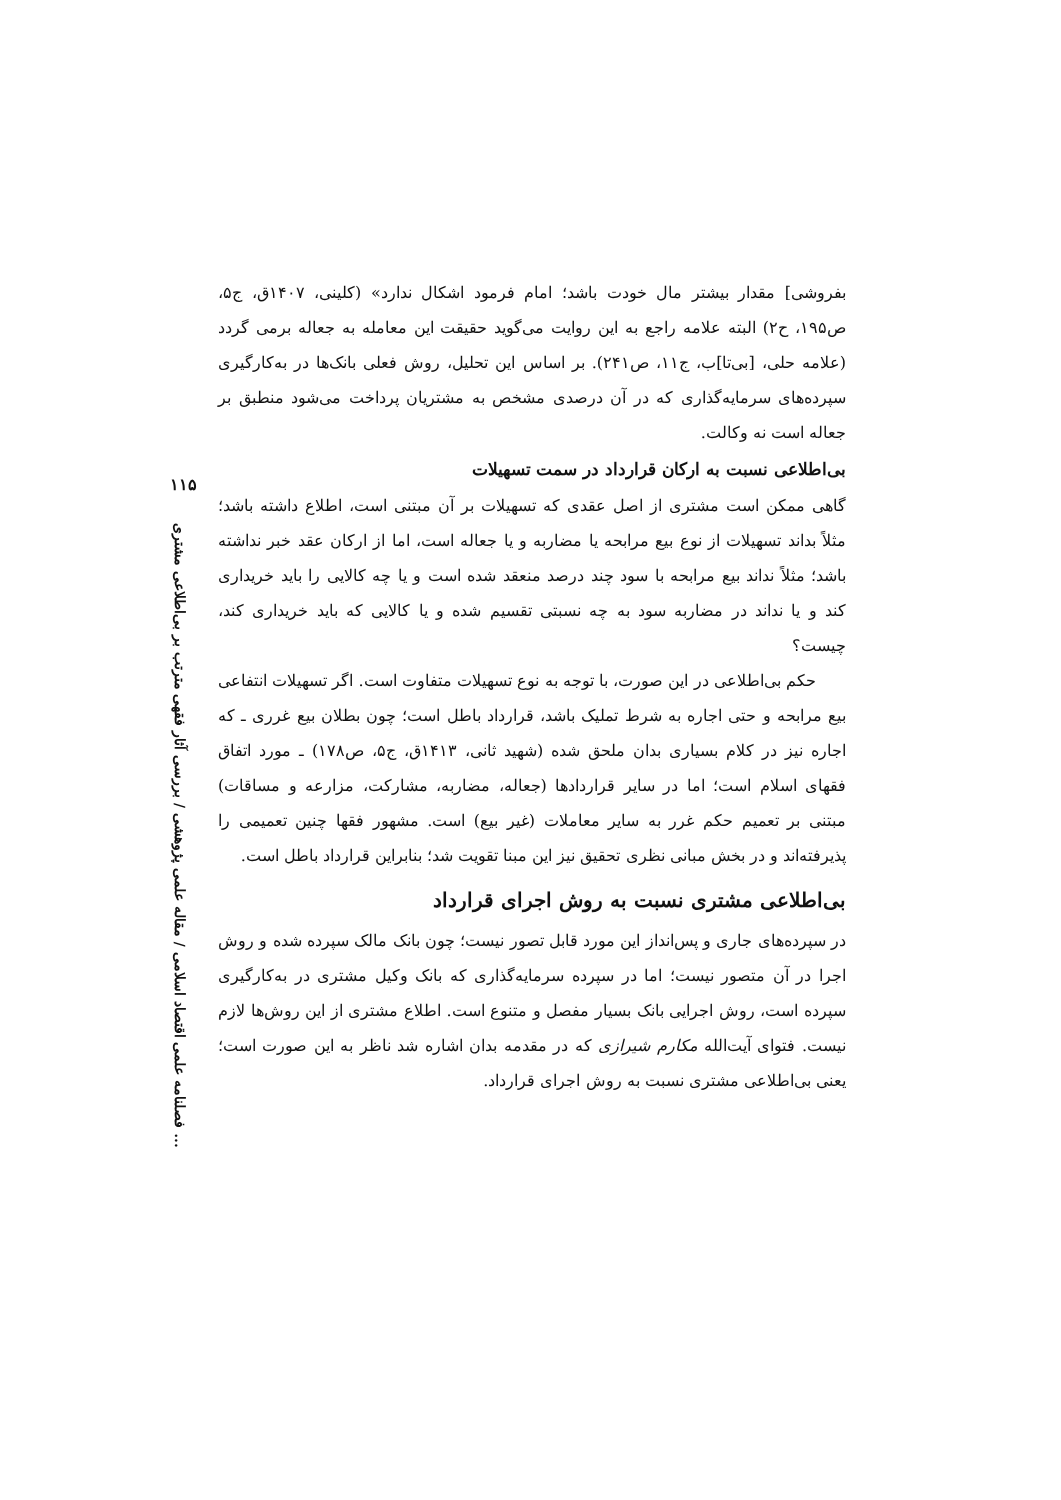۱۱۵
فصلنامه علمی اقتصاد اسلامی / مقاله علمی پژوهشی / بررسی آثار فقهی مترتب بر بی‌اطلاعی مشتری ...
بفروشی] مقدار بیشتر مال خودت باشد؛ امام فرمود اشکال ندارد» (کلینی، ۱۴۰۷ق، ج۵، ص۱۹۵، ح۲) البته علامه راجع به این روایت می‌گوید حقیقت این معامله به جعاله برمی گردد (علامه حلی، [بی‌تا]ب، ج۱۱، ص۲۴۱). بر اساس این تحلیل، روش فعلی بانک‌ها در به‌کارگیری سپرده‌های سرمایه‌گذاری که در آن درصدی مشخص به مشتریان پرداخت می‌شود منطبق بر جعاله است نه وکالت.
بی‌اطلاعی نسبت به ارکان قرارداد در سمت تسهیلات
گاهی ممکن است مشتری از اصل عقدی که تسهیلات بر آن مبتنی است، اطلاع داشته باشد؛ مثلاً بداند تسهیلات از نوع بیع مرابحه یا مضاربه و یا جعاله است، اما از ارکان عقد خبر نداشته باشد؛ مثلاً نداند بیع مرابحه با سود چند درصد منعقد شده است و یا چه کالایی را باید خریداری کند و یا نداند در مضاربه سود به چه نسبتی تقسیم شده و یا کالایی که باید خریداری کند، چیست؟
حکم بی‌اطلاعی در این صورت، با توجه به نوع تسهیلات متفاوت است. اگر تسهیلات انتفاعی بیع مرابحه و حتی اجاره به شرط تملیک باشد، قرارداد باطل است؛ چون بطلان بیع غرری ـ که اجاره نیز در کلام بسیاری بدان ملحق شده (شهید ثانی، ۱۴۱۳ق، ج۵، ص۱۷۸) ـ مورد اتفاق فقهای اسلام است؛ اما در سایر قراردادها (جعاله، مضاربه، مشارکت، مزارعه و مساقات) مبتنی بر تعمیم حکم غرر به سایر معاملات (غیر بیع) است. مشهور فقها چنین تعمیمی را پذیرفته‌اند و در بخش مبانی نظری تحقیق نیز این مبنا تقویت شد؛ بنابراین قرارداد باطل است.
بی‌اطلاعی مشتری نسبت به روش اجرای قرارداد
در سپرده‌های جاری و پس‌انداز این مورد قابل تصور نیست؛ چون بانک مالک سپرده شده و روش اجرا در آن متصور نیست؛ اما در سپرده سرمایه‌گذاری که بانک وکیل مشتری در به‌کارگیری سپرده است، روش اجرایی بانک بسیار مفصل و متنوع است. اطلاع مشتری از این روش‌ها لازم نیست. فتوای آیت‌الله مکارم شیرازی که در مقدمه بدان اشاره شد ناظر به این صورت است؛ یعنی بی‌اطلاعی مشتری نسبت به روش اجرای قرارداد.